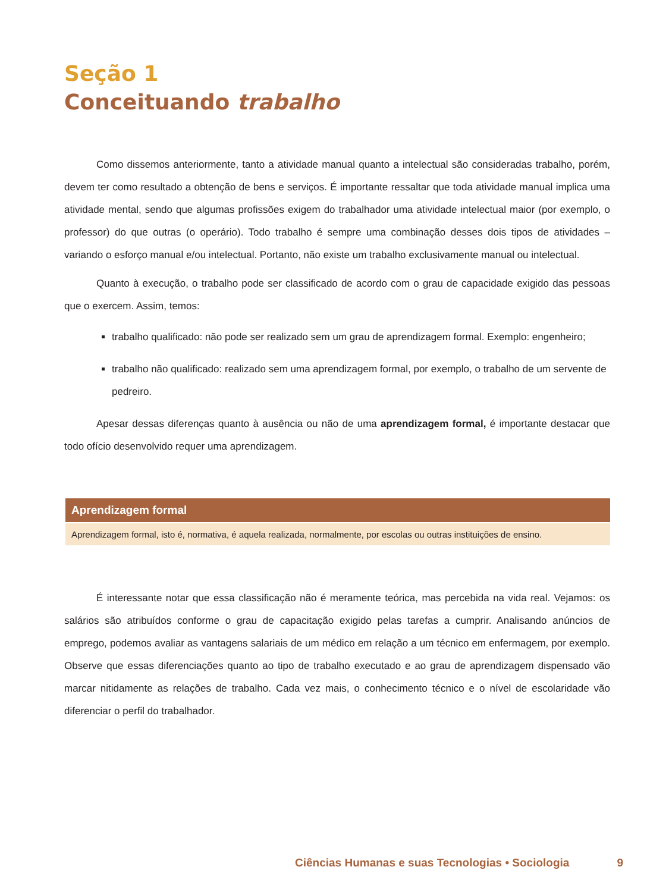Seção 1
Conceituando trabalho
Como dissemos anteriormente, tanto a atividade manual quanto a intelectual são consideradas trabalho, porém, devem ter como resultado a obtenção de bens e serviços. É importante ressaltar que toda atividade manual implica uma atividade mental, sendo que algumas profissões exigem do trabalhador uma atividade intelectual maior (por exemplo, o professor) do que outras (o operário). Todo trabalho é sempre uma combinação desses dois tipos de atividades – variando o esforço manual e/ou intelectual. Portanto, não existe um trabalho exclusivamente manual ou intelectual.
Quanto à execução, o trabalho pode ser classificado de acordo com o grau de capacidade exigido das pessoas que o exercem. Assim, temos:
trabalho qualificado: não pode ser realizado sem um grau de aprendizagem formal. Exemplo: engenheiro;
trabalho não qualificado: realizado sem uma aprendizagem formal, por exemplo, o trabalho de um servente de pedreiro.
Apesar dessas diferenças quanto à ausência ou não de uma aprendizagem formal, é importante destacar que todo ofício desenvolvido requer uma aprendizagem.
Aprendizagem formal
Aprendizagem formal, isto é, normativa, é aquela realizada, normalmente, por escolas ou outras instituições de ensino.
É interessante notar que essa classificação não é meramente teórica, mas percebida na vida real. Vejamos: os salários são atribuídos conforme o grau de capacitação exigido pelas tarefas a cumprir. Analisando anúncios de emprego, podemos avaliar as vantagens salariais de um médico em relação a um técnico em enfermagem, por exemplo. Observe que essas diferenciações quanto ao tipo de trabalho executado e ao grau de aprendizagem dispensado vão marcar nitidamente as relações de trabalho. Cada vez mais, o conhecimento técnico e o nível de escolaridade vão diferenciar o perfil do trabalhador.
Ciências Humanas e suas Tecnologias • Sociologia 9